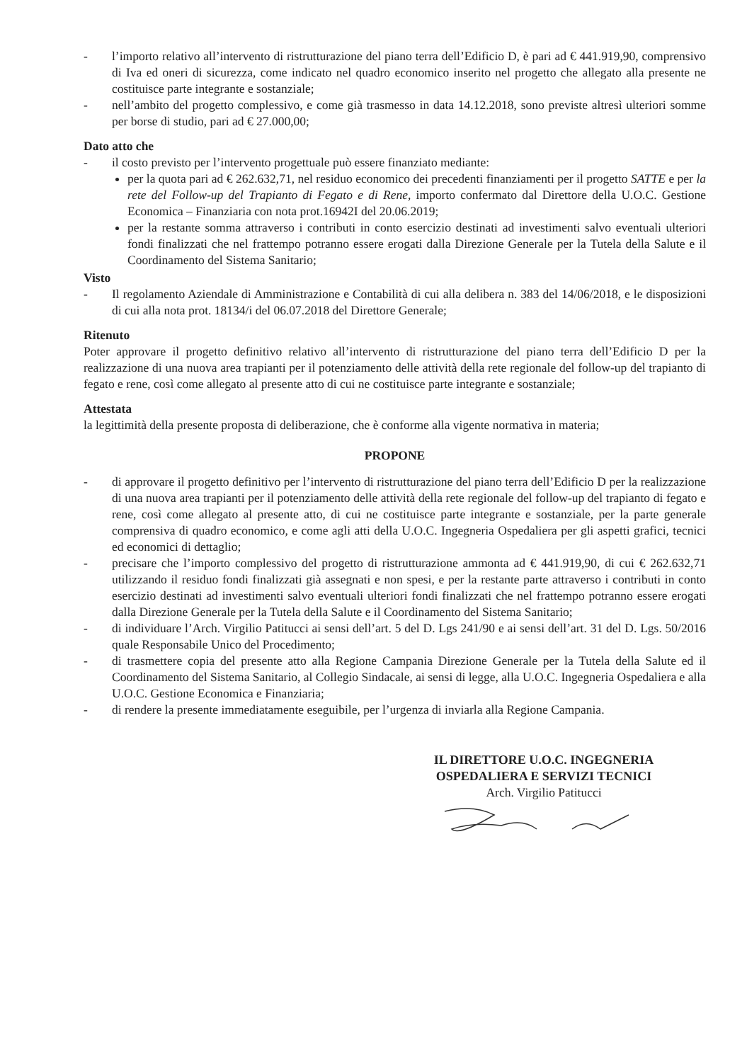- l’importo relativo all’intervento di ristrutturazione del piano terra dell’Edificio D, è pari ad € 441.919,90, comprensivo di Iva ed oneri di sicurezza, come indicato nel quadro economico inserito nel progetto che allegato alla presente ne costituisce parte integrante e sostanziale;
- nell’ambito del progetto complessivo, e come già trasmesso in data 14.12.2018, sono previste altresì ulteriori somme per borse di studio, pari ad € 27.000,00;
Dato atto che
- il costo previsto per l’intervento progettuale può essere finanziato mediante:
per la quota pari ad € 262.632,71, nel residuo economico dei precedenti finanziamenti per il progetto SATTE e per la rete del Follow-up del Trapianto di Fegato e di Rene, importo confermato dal Direttore della U.O.C. Gestione Economica – Finanziaria con nota prot.16942I del 20.06.2019;
per la restante somma attraverso i contributi in conto esercizio destinati ad investimenti salvo eventuali ulteriori fondi finalizzati che nel frattempo potranno essere erogati dalla Direzione Generale per la Tutela della Salute e il Coordinamento del Sistema Sanitario;
Visto
- Il regolamento Aziendale di Amministrazione e Contabilità di cui alla delibera n. 383 del 14/06/2018, e le disposizioni di cui alla nota prot. 18134/i del 06.07.2018 del Direttore Generale;
Ritenuto
Poter approvare il progetto definitivo relativo all’intervento di ristrutturazione del piano terra dell’Edificio D per la realizzazione di una nuova area trapianti per il potenziamento delle attività della rete regionale del follow-up del trapianto di fegato e rene, così come allegato al presente atto di cui ne costituisce parte integrante e sostanziale;
Attestata
la legittimità della presente proposta di deliberazione, che è conforme alla vigente normativa in materia;
PROPONE
- di approvare il progetto definitivo per l’intervento di ristrutturazione del piano terra dell’Edificio D per la realizzazione di una nuova area trapianti per il potenziamento delle attività della rete regionale del follow-up del trapianto di fegato e rene, così come allegato al presente atto, di cui ne costituisce parte integrante e sostanziale, per la parte generale comprensiva di quadro economico, e come agli atti della U.O.C. Ingegneria Ospedaliera per gli aspetti grafici, tecnici ed economici di dettaglio;
- precisare che l’importo complessivo del progetto di ristrutturazione ammonta ad € 441.919,90, di cui € 262.632,71 utilizzando il residuo fondi finalizzati già assegnati e non spesi, e per la restante parte attraverso i contributi in conto esercizio destinati ad investimenti salvo eventuali ulteriori fondi finalizzati che nel frattempo potranno essere erogati dalla Direzione Generale per la Tutela della Salute e il Coordinamento del Sistema Sanitario;
- di individuare l’Arch. Virgilio Patitucci ai sensi dell’art. 5 del D. Lgs 241/90 e ai sensi dell’art. 31 del D. Lgs. 50/2016 quale Responsabile Unico del Procedimento;
- di trasmettere copia del presente atto alla Regione Campania Direzione Generale per la Tutela della Salute ed il Coordinamento del Sistema Sanitario, al Collegio Sindacale, ai sensi di legge, alla U.O.C. Ingegneria Ospedaliera e alla U.O.C. Gestione Economica e Finanziaria;
- di rendere la presente immediatamente eseguibile, per l’urgenza di inviarla alla Regione Campania.
IL DIRETTORE U.O.C. INGEGNERIA
OSPEDALIERA E SERVIZI TECNICI
Arch. Virgilio Patitucci